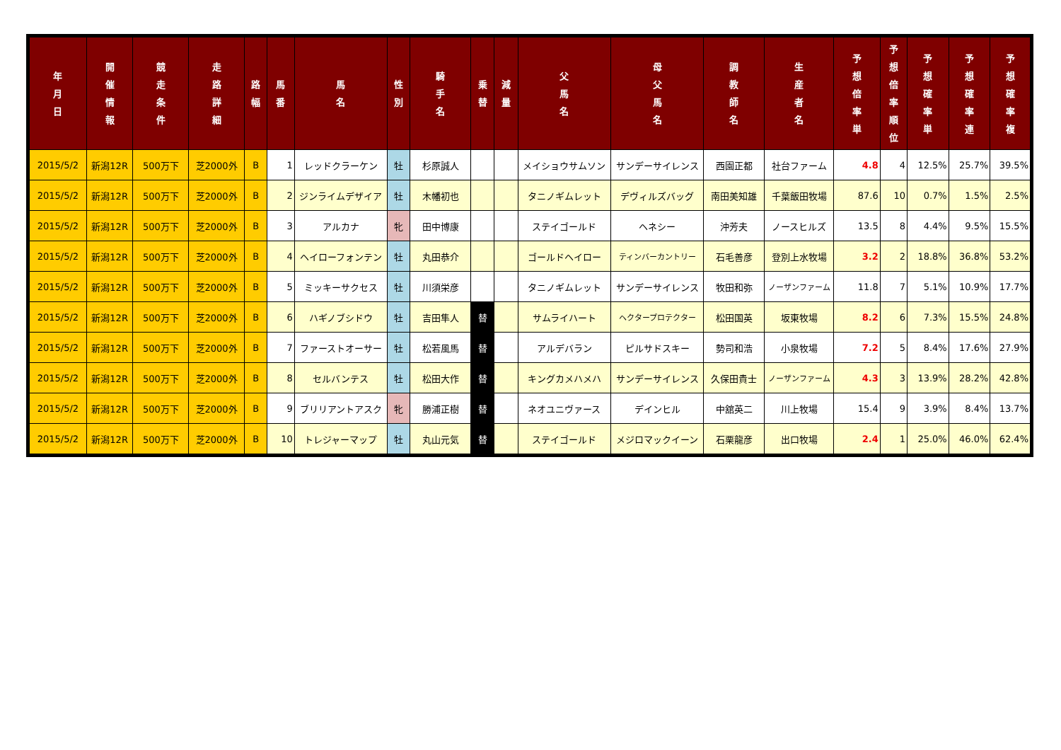| 年 月 日 | 開 催 情 報 | 競 走 条 件 | 走 路 詳 細 | 路 幅 | 馬 番 | 馬 名 | 性 別 | 騎 手 名 | 乗 替 | 減 量 | 父 馬 名 | 母 父 馬 名 | 調 教 師 名 | 生 産 者 名 | 予 想 倍 率 単 | 予 想 倍 率 順 位 | 予 想 確 率 単 | 予 想 確 率 連 | 予 想 確 率 複 |
| --- | --- | --- | --- | --- | --- | --- | --- | --- | --- | --- | --- | --- | --- | --- | --- | --- | --- | --- | --- |
| 2015/5/2 | 新潟12R | 500万下 | 芝2000外 | B | 1 | レッドクラーケン | 牡 | 杉原誠人 | | | メイショウサムソン | サンデーサイレンス | 西園正都 | 社台ファーム | 4.8 | 4 | 12.5% | 25.7% | 39.5% |
| 2015/5/2 | 新潟12R | 500万下 | 芝2000外 | B | 2 | ジンライムデザイア | 牡 | 木幡初也 | | | タニノギムレット | デヴィルズバッグ | 南田美知雄 | 千葉飯田牧場 | 87.6 | 10 | 0.7% | 1.5% | 2.5% |
| 2015/5/2 | 新潟12R | 500万下 | 芝2000外 | B | 3 | アルカナ | 牝 | 田中博康 | | | ステイゴールド | ヘネシー | 沖芳夫 | ノースヒルズ | 13.5 | 8 | 4.4% | 9.5% | 15.5% |
| 2015/5/2 | 新潟12R | 500万下 | 芝2000外 | B | 4 | ヘイローフォンテン | 牡 | 丸田恭介 | | | ゴールドヘイロー | ティンバーカントリー | 石毛善彦 | 登別上水牧場 | 3.2 | 2 | 18.8% | 36.8% | 53.2% |
| 2015/5/2 | 新潟12R | 500万下 | 芝2000外 | B | 5 | ミッキーサクセス | 牡 | 川須栄彦 | | | タニノギムレット | サンデーサイレンス | 牧田和弥 | ノーザンファーム | 11.8 | 7 | 5.1% | 10.9% | 17.7% |
| 2015/5/2 | 新潟12R | 500万下 | 芝2000外 | B | 6 | ハギノブシドウ | 牡 | 吉田隼人 | 替 | | サムライハート | ヘクタープロテクター | 松田国英 | 坂東牧場 | 8.2 | 6 | 7.3% | 15.5% | 24.8% |
| 2015/5/2 | 新潟12R | 500万下 | 芝2000外 | B | 7 | ファーストオーサー | 牡 | 松若風馬 | 替 | | アルデバラン | ピルサドスキー | 勢司和浩 | 小泉牧場 | 7.2 | 5 | 8.4% | 17.6% | 27.9% |
| 2015/5/2 | 新潟12R | 500万下 | 芝2000外 | B | 8 | セルバンテス | 牡 | 松田大作 | 替 | | キングカメハメハ | サンデーサイレンス | 久保田貴士 | ノーザンファーム | 4.3 | 3 | 13.9% | 28.2% | 42.8% |
| 2015/5/2 | 新潟12R | 500万下 | 芝2000外 | B | 9 | ブリリアントアスク | 牝 | 勝浦正樹 | 替 | | ネオユニヴァース | デインヒル | 中舘英二 | 川上牧場 | 15.4 | 9 | 3.9% | 8.4% | 13.7% |
| 2015/5/2 | 新潟12R | 500万下 | 芝2000外 | B | 10 | トレジャーマップ | 牡 | 丸山元気 | 替 | | ステイゴールド | メジロマックイーン | 石栗龍彦 | 出口牧場 | 2.4 | 1 | 25.0% | 46.0% | 62.4% |